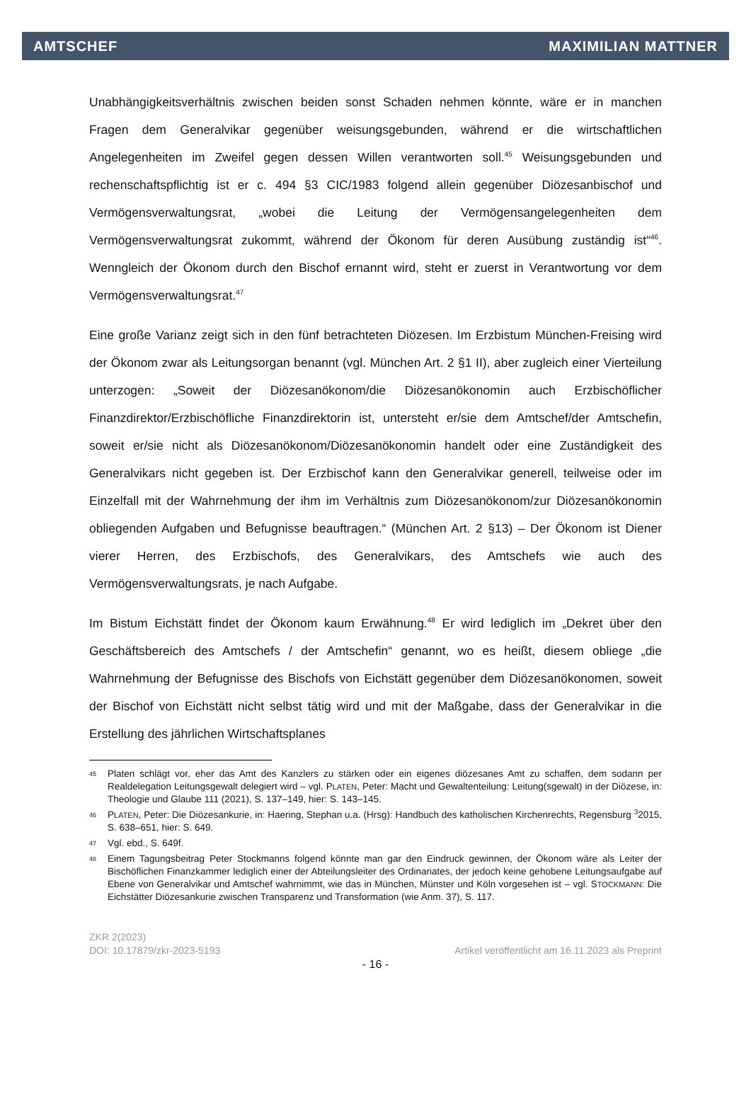AMTSCHEF MAXIMILIAN MATTNER
Unabhängigkeitsverhältnis zwischen beiden sonst Schaden nehmen könnte, wäre er in manchen Fragen dem Generalvikar gegenüber weisungsgebunden, während er die wirtschaftlichen Angelegenheiten im Zweifel gegen dessen Willen verantworten soll.<sup>45</sup> Weisungsgebunden und rechenschaftspflichtig ist er c. 494 §3 CIC/1983 folgend allein gegenüber Diözesanbischof und Vermögensverwaltungsrat, „wobei die Leitung der Vermögensangelegenheiten dem Vermögensverwaltungsrat zukommt, während der Ökonom für deren Ausübung zuständig ist“<sup>46</sup>. Wenngleich der Ökonom durch den Bischof ernannt wird, steht er zuerst in Verantwortung vor dem Vermögensverwaltungsrat.<sup>47</sup>
Eine große Varianz zeigt sich in den fünf betrachteten Diözesen. Im Erzbistum München-Freising wird der Ökonom zwar als Leitungsorgan benannt (vgl. München Art. 2 §1 II), aber zugleich einer Vierteilung unterzogen: „Soweit der Diözesanökonom/die Diözesanökonomin auch Erzbischöflicher Finanzdirektor/Erzbischöfliche Finanzdirektorin ist, untersteht er/sie dem Amtschef/der Amtschefin, soweit er/sie nicht als Diözesanökonom/Diözesanökonomin handelt oder eine Zuständigkeit des Generalvikars nicht gegeben ist. Der Erzbischof kann den Generalvikar generell, teilweise oder im Einzelfall mit der Wahrnehmung der ihm im Verhältnis zum Diözesanökonom/zur Diözesanökonomin obliegenden Aufgaben und Befugnisse beauftragen.“ (München Art. 2 §13) – Der Ökonom ist Diener vierer Herren, des Erzbischofs, des Generalvikars, des Amtschefs wie auch des Vermögensverwaltungsrats, je nach Aufgabe.
Im Bistum Eichstätt findet der Ökonom kaum Erwähnung.<sup>48</sup> Er wird lediglich im „Dekret über den Geschäftsbereich des Amtschefs / der Amtschefin“ genannt, wo es heißt, diesem obliege „die Wahrnehmung der Befugnisse des Bischofs von Eichstätt gegenüber dem Diözesanökonomen, soweit der Bischof von Eichstätt nicht selbst tätig wird und mit der Maßgabe, dass der Generalvikar in die Erstellung des jährlichen Wirtschaftsplanes
45 Platen schlägt vor, eher das Amt des Kanzlers zu stärken oder ein eigenes diözesanes Amt zu schaffen, dem sodann per Realdelegation Leitungsgewalt delegiert wird – vgl. PLATEN, Peter: Macht und Gewaltenteilung: Leitung(sgewalt) in der Diözese, in: Theologie und Glaube 111 (2021), S. 137–149, hier: S. 143–145.
46 PLATEN, Peter: Die Diözesankurie, in: Haering, Stephan u.a. (Hrsg): Handbuch des katholischen Kirchenrechts, Regensburg <sup>3</sup>2015, S. 638–651, hier: S. 649.
47 Vgl. ebd., S. 649f.
48 Einem Tagungsbeitrag Peter Stockmanns folgend könnte man gar den Eindruck gewinnen, der Ökonom wäre als Leiter der Bischöflichen Finanzkammer lediglich einer der Abteilungsleiter des Ordinariates, der jedoch keine gehobene Leitungsaufgabe auf Ebene von Generalvikar und Amtschef wahrnimmt, wie das in München, Münster und Köln vorgesehen ist – vgl. STOCKMANN: Die Eichstätter Diözesankurie zwischen Transparenz und Transformation (wie Anm. 37), S. 117.
ZKR 2(2023)
DOI: 10.17879/zkr-2023-5193 Artikel veröffentlicht am 16.11.2023 als Preprint
- 16 -